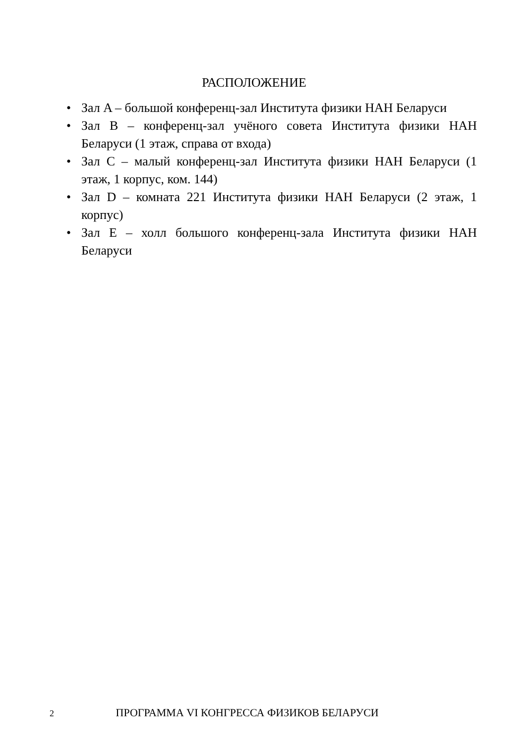РАСПОЛОЖЕНИЕ
• Зал A – большой конференц-зал Института физики НАН Беларуси
• Зал B – конференц-зал учёного совета Института физики НАН Беларуси (1 этаж, справа от входа)
• Зал C – малый конференц-зал Института физики НАН Беларуси (1 этаж, 1 корпус, ком. 144)
• Зал D – комната 221 Института физики НАН Беларуси (2 этаж, 1 корпус)
• Зал E – холл большого конференц-зала Института физики НАН Беларуси
2 ПРОГРАММА VI КОНГРЕССА ФИЗИКОВ БЕЛАРУСИ